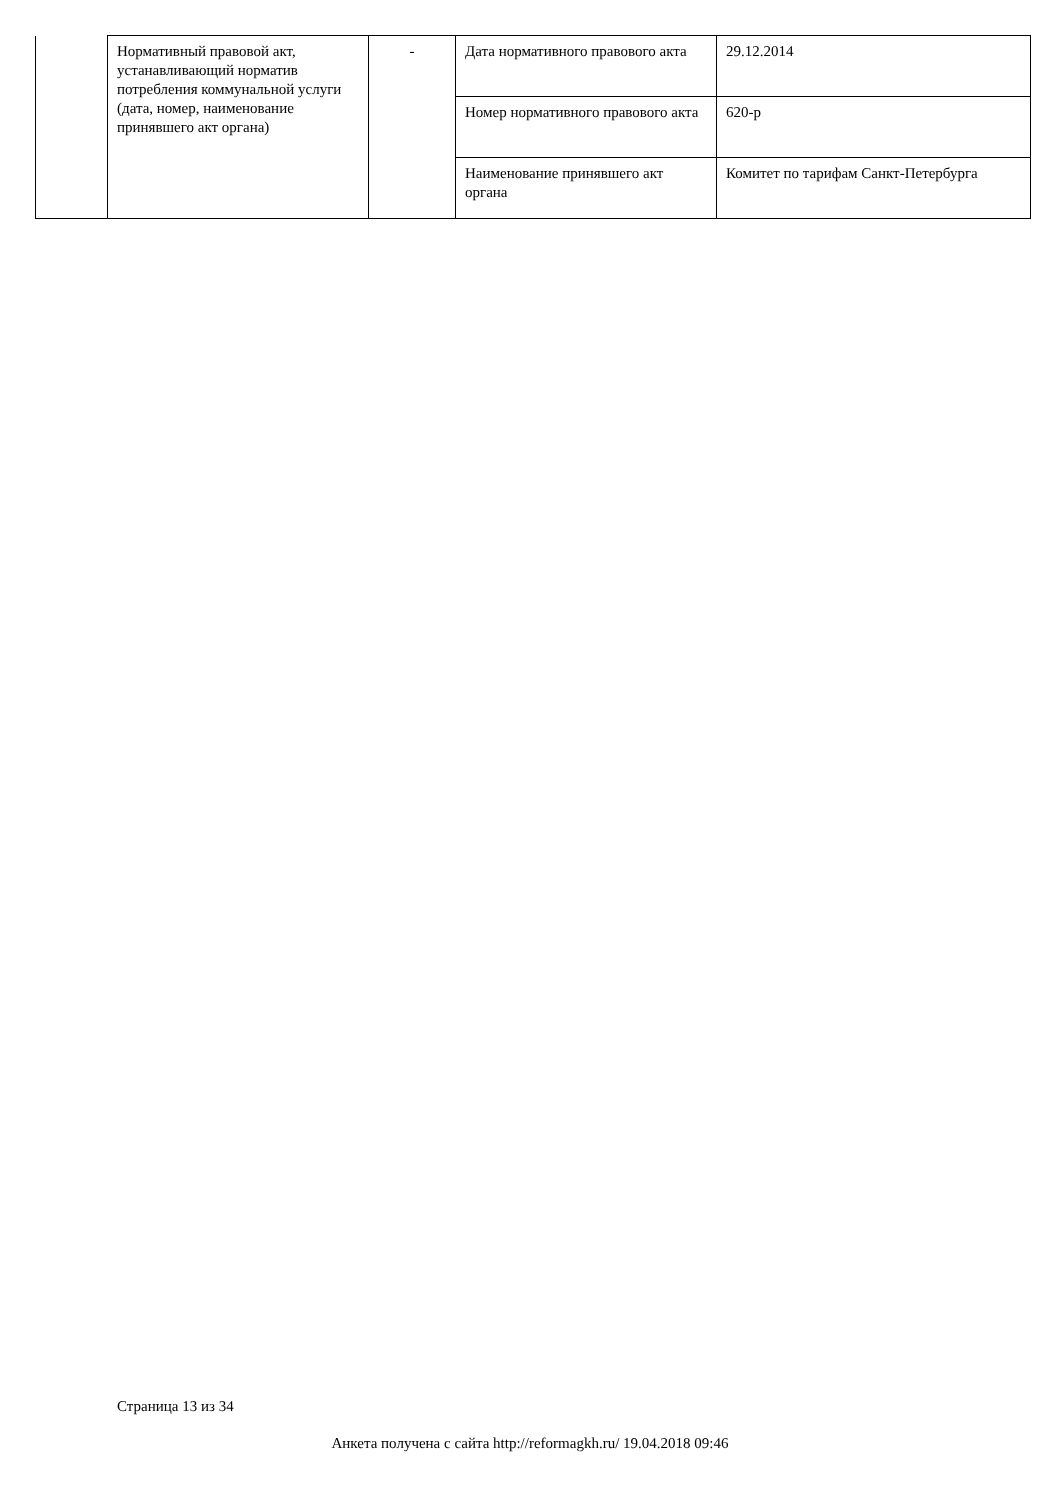| | Нормативный правовой акт, устанавливающий норматив потребления коммунальной услуги (дата, номер, наименование принявшего акт органа) | - | Дата нормативного правового акта | 29.12.2014 |
| | | | Номер нормативного правового акта | 620-р |
| | | | Наименование принявшего акт органа | Комитет по тарифам Санкт-Петербурга |
Страница 13 из 34
Анкета получена с сайта http://reformagkh.ru/ 19.04.2018 09:46